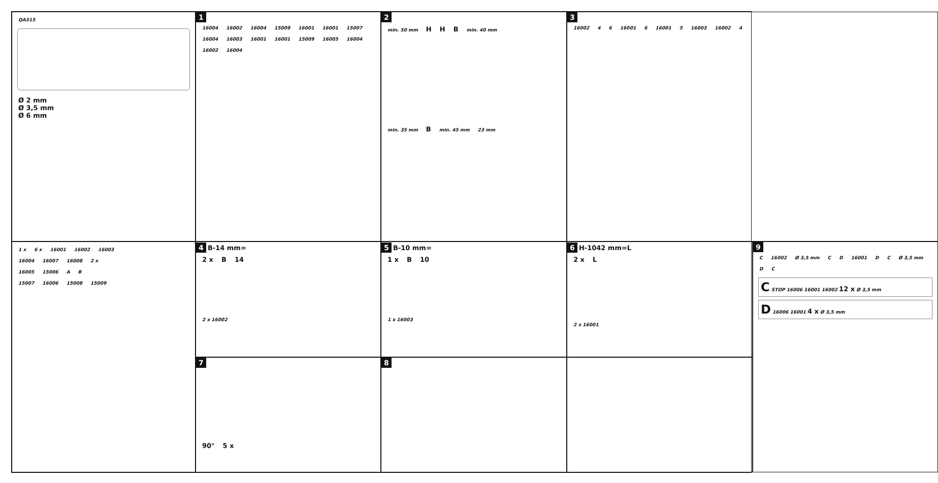QA315
Ø 2 mm
Ø 3,5 mm
Ø 6 mm
1
16004 16002 16004 15009 16001 16001 15007 16004 16003 16001 16001 15009 16005 16004 16002 16004
2
min. 50 mm H H B min. 40 mm
min. 35 mm B min. 45 mm 23 mm
3
16002 4 6 16001 6 16001 5 16003 16002 4
1 x 6 x 16001 16002 16003
16004 16007 16008 2 x
16005 15006 A B
15007 16006 15008 15009
4 B-14 mm=
2 x B 14
2 x 16002
5 B-10 mm=
1 x B 10
1 x 16003
6 H-1042 mm=L
2 x L
2 x 16001
9
C 16002 Ø 3,5 mm C D 16001 D C Ø 3,5 mm D C
C STOP 16006 16001 16002 12 x Ø 3,5 mm
D 16006 16001 4 x Ø 3,5 mm
7
90° 5 x
8